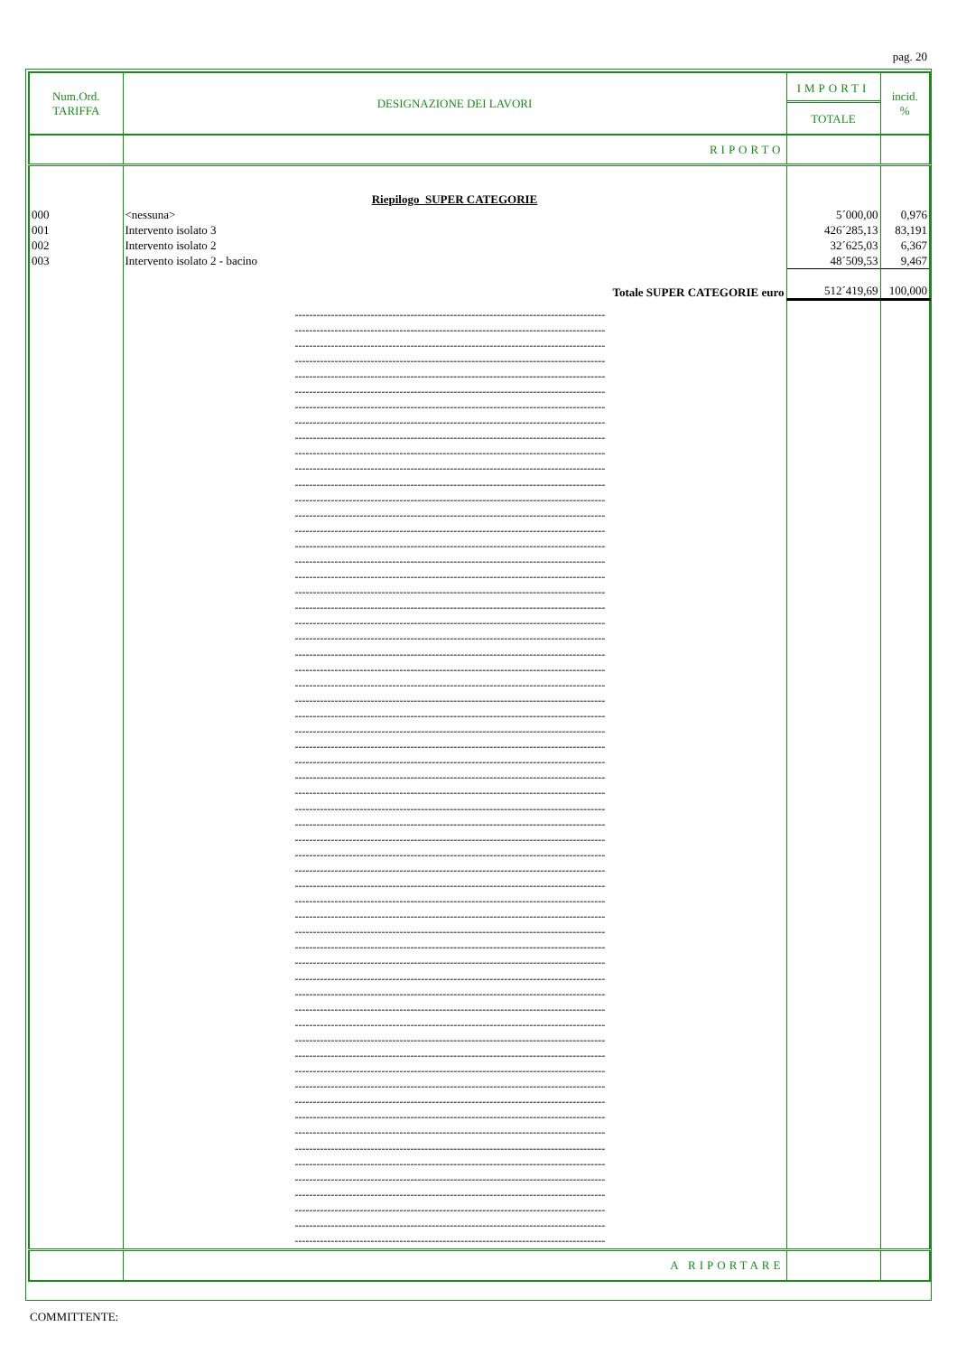pag. 20
| Num.Ord. TARIFFA | DESIGNAZIONE DEI LAVORI | IMPORTI TOTALE | incid. % |
| --- | --- | --- | --- |
| | RIPORTO | | |
| | Riepilogo SUPER CATEGORIE | | |
| 000 | <nessuna> | 5´000,00 | 0,976 |
| 001 | Intervento isolato 3 | 426´285,13 | 83,191 |
| 002 | Intervento isolato 2 | 32´625,03 | 6,367 |
| 003 | Intervento isolato 2 - bacino | 48´509,53 | 9,467 |
| | Totale SUPER CATEGORIE euro | 512´419,69 | 100,000 |
| | -------------------------------------------------------------------------------------- -------------------------------------------------------------------------------------- -------------------------------------------------------------------------------------- -------------------------------------------------------------------------------------- -------------------------------------------------------------------------------------- -------------------------------------------------------------------------------------- -------------------------------------------------------------------------------------- -------------------------------------------------------------------------------------- -------------------------------------------------------------------------------------- -------------------------------------------------------------------------------------- -------------------------------------------------------------------------------------- -------------------------------------------------------------------------------------- -------------------------------------------------------------------------------------- -------------------------------------------------------------------------------------- -------------------------------------------------------------------------------------- -------------------------------------------------------------------------------------- -------------------------------------------------------------------------------------- -------------------------------------------------------------------------------------- -------------------------------------------------------------------------------------- -------------------------------------------------------------------------------------- -------------------------------------------------------------------------------------- -------------------------------------------------------------------------------------- -------------------------------------------------------------------------------------- -------------------------------------------------------------------------------------- -------------------------------------------------------------------------------------- -------------------------------------------------------------------------------------- -------------------------------------------------------------------------------------- -------------------------------------------------------------------------------------- -------------------------------------------------------------------------------------- -------------------------------------------------------------------------------------- -------------------------------------------------------------------------------------- -------------------------------------------------------------------------------------- -------------------------------------------------------------------------------------- -------------------------------------------------------------------------------------- -------------------------------------------------------------------------------------- -------------------------------------------------------------------------------------- -------------------------------------------------------------------------------------- -------------------------------------------------------------------------------------- -------------------------------------------------------------------------------------- -------------------------------------------------------------------------------------- -------------------------------------------------------------------------------------- -------------------------------------------------------------------------------------- -------------------------------------------------------------------------------------- -------------------------------------------------------------------------------------- -------------------------------------------------------------------------------------- -------------------------------------------------------------------------------------- -------------------------------------------------------------------------------------- -------------------------------------------------------------------------------------- -------------------------------------------------------------------------------------- -------------------------------------------------------------------------------------- -------------------------------------------------------------------------------------- -------------------------------------------------------------------------------------- -------------------------------------------------------------------------------------- -------------------------------------------------------------------------------------- -------------------------------------------------------------------------------------- -------------------------------------------------------------------------------------- -------------------------------------------------------------------------------------- -------------------------------------------------------------------------------------- -------------------------------------------------------------------------------------- -------------------------------------------------------------------------------------- -------------------------------------------------------------------------------------- | | |
| | A RIPORTARE | | |
COMMITTENTE: